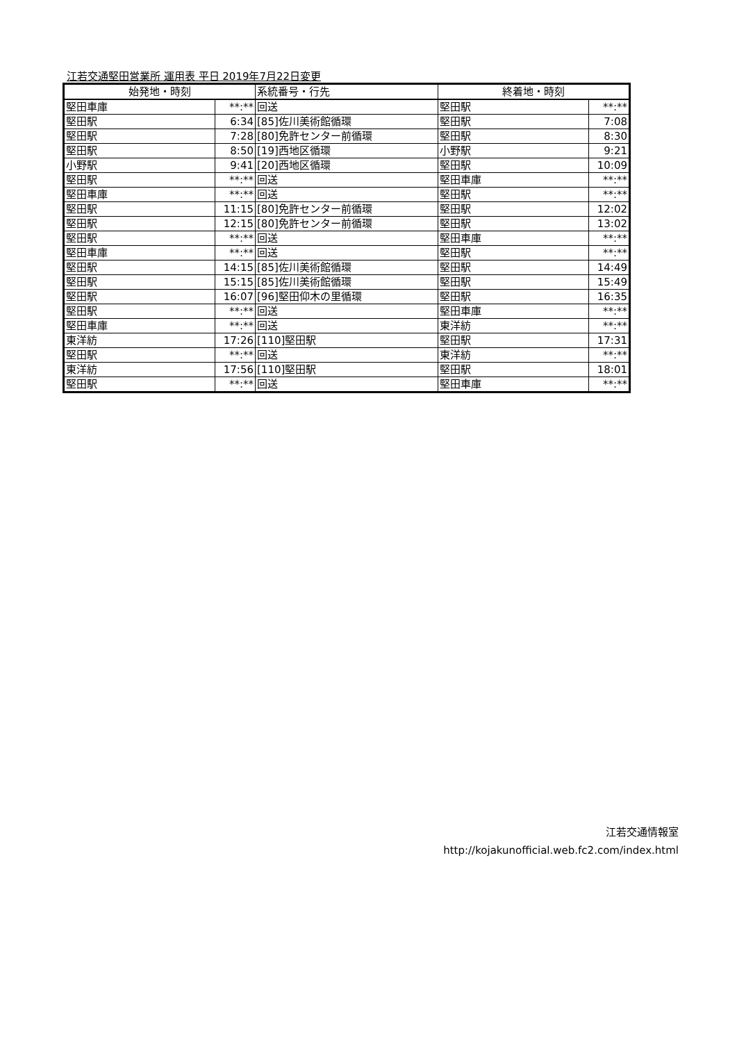江若交通堅田営業所 運用表 平日 2019年7月22日変更
| 始発地・時刻 | | 系統番号・行先 | 終着地・時刻 | |
| --- | --- | --- | --- | --- |
| 堅田車庫 | **:** | 回送 | 堅田駅 | **:** |
| 堅田駅 | 6:34 | [85]佐川美術館循環 | 堅田駅 | 7:08 |
| 堅田駅 | 7:28 | [80]免許センター前循環 | 堅田駅 | 8:30 |
| 堅田駅 | 8:50 | [19]西地区循環 | 小野駅 | 9:21 |
| 小野駅 | 9:41 | [20]西地区循環 | 堅田駅 | 10:09 |
| 堅田駅 | **:** | 回送 | 堅田車庫 | **:** |
| 堅田車庫 | **:** | 回送 | 堅田駅 | **:** |
| 堅田駅 | 11:15 | [80]免許センター前循環 | 堅田駅 | 12:02 |
| 堅田駅 | 12:15 | [80]免許センター前循環 | 堅田駅 | 13:02 |
| 堅田駅 | **:** | 回送 | 堅田車庫 | **:** |
| 堅田車庫 | **:** | 回送 | 堅田駅 | **:** |
| 堅田駅 | 14:15 | [85]佐川美術館循環 | 堅田駅 | 14:49 |
| 堅田駅 | 15:15 | [85]佐川美術館循環 | 堅田駅 | 15:49 |
| 堅田駅 | 16:07 | [96]堅田仰木の里循環 | 堅田駅 | 16:35 |
| 堅田駅 | **:** | 回送 | 堅田車庫 | **:** |
| 堅田車庫 | **:** | 回送 | 東洋紡 | **:** |
| 東洋紡 | 17:26 | [110]堅田駅 | 堅田駅 | 17:31 |
| 堅田駅 | **:** | 回送 | 東洋紡 | **:** |
| 東洋紡 | 17:56 | [110]堅田駅 | 堅田駅 | 18:01 |
| 堅田駅 | **:** | 回送 | 堅田車庫 | **:** |
江若交通情報室
http://kojakunofficial.web.fc2.com/index.html